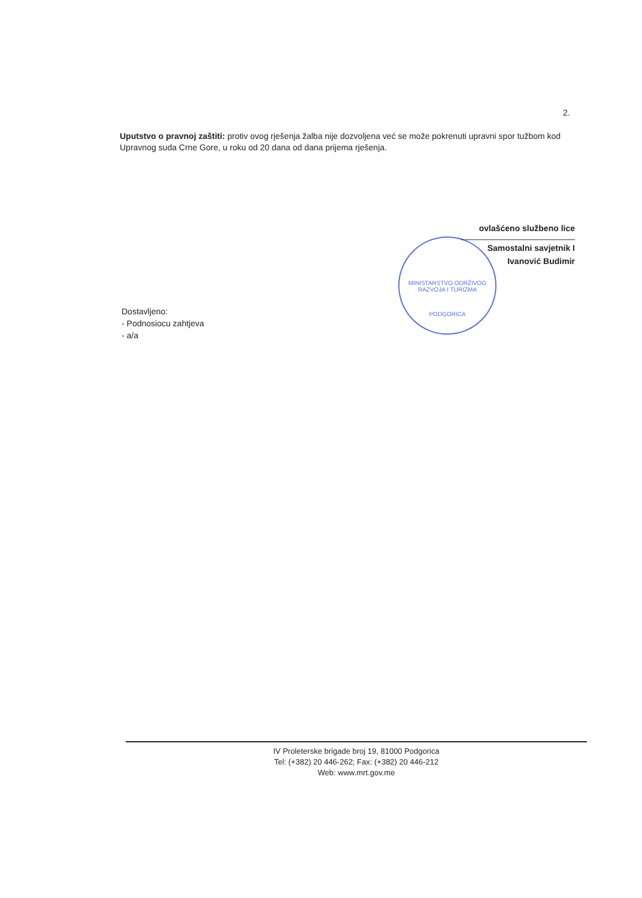2.
Uputstvo o pravnoj zaštiti: protiv ovog rješenja žalba nije dozvoljena već se može pokrenuti upravni spor tužbom kod Upravnog suda Crne Gore, u roku od 20 dana od dana prijema rješenja.
MINISTARSTVO ODRŽIVOG RAZVOJA I TURIZMA
PODGORICA
ovlašćeno službeno lice
Samostalni savjetnik I
Ivanović Budimir
Dostavljeno:
- Podnosiocu zahtjeva
- a/a
IV Proleterske brigade broj 19, 81000 Podgorica
Tel: (+382) 20 446-262; Fax: (+382) 20 446-212
Web: www.mrt.gov.me